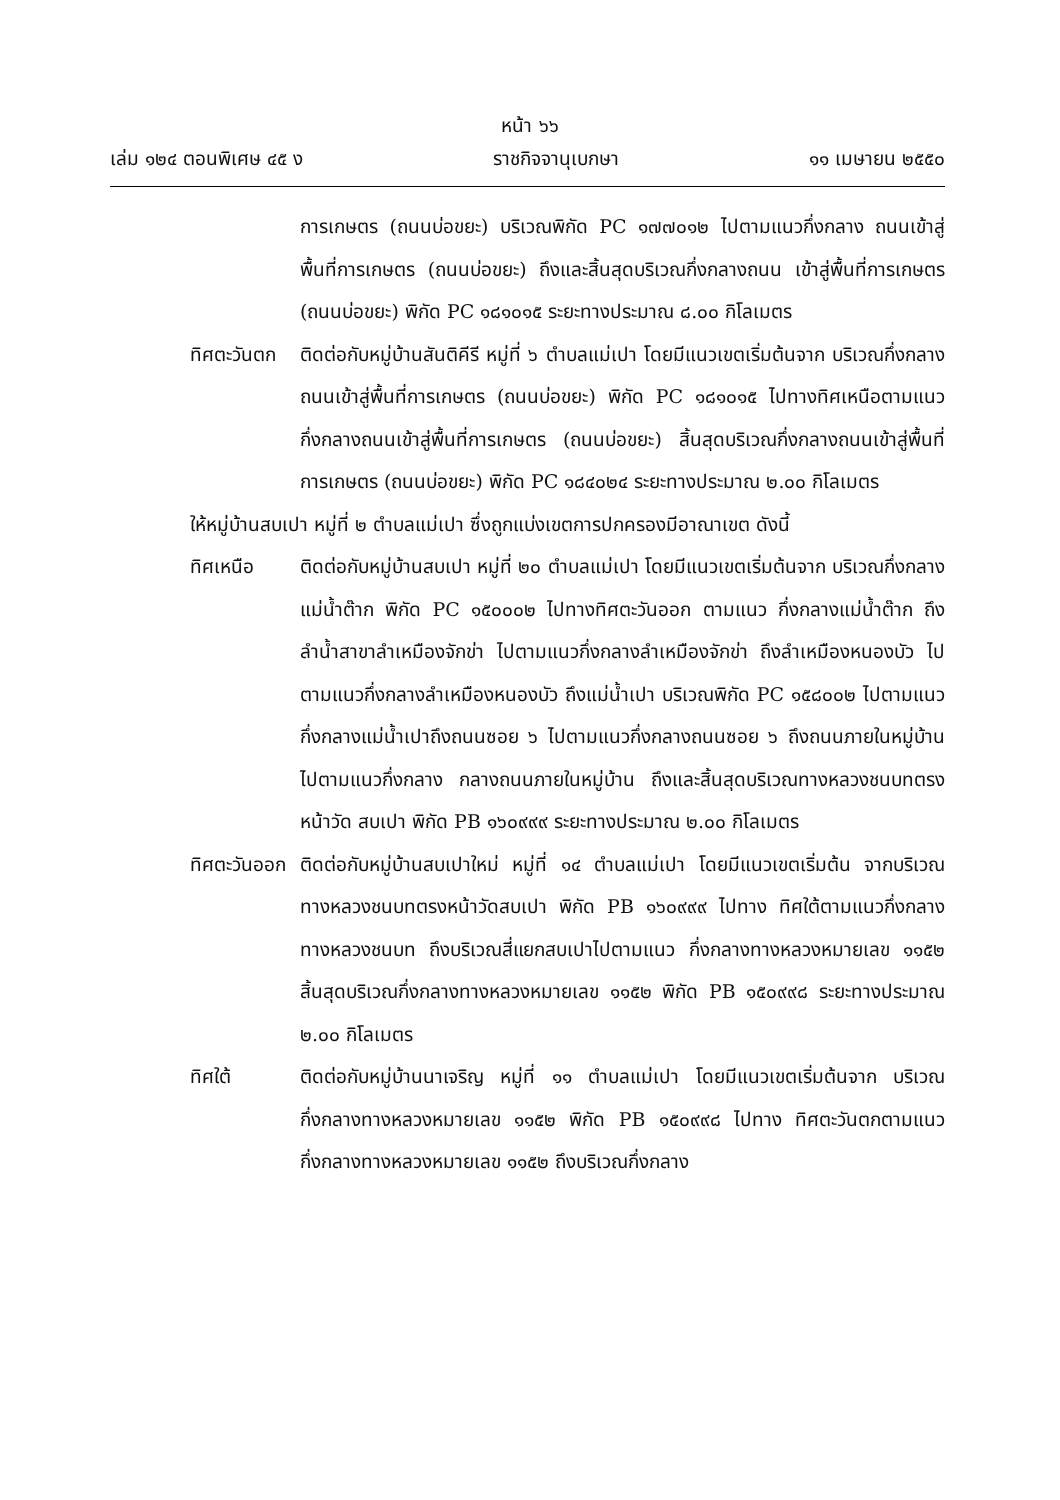หน้า ๖๖
เล่ม ๑๒๔ ตอนพิเศษ ๔๕ ง ราชกิจจานุเบกษา ๑๑ เมษายน ๒๕๕๐
การเกษตร (ถนนบ่อขยะ) บริเวณพิกัด PC ๑๗๗๐๑๒ ไปตามแนวกึ่งกลาง ถนนเข้าสู่พื้นที่การเกษตร (ถนนบ่อขยะ) ถึงและสิ้นสุดบริเวณกึ่งกลางถนน เข้าสู่พื้นที่การเกษตร (ถนนบ่อขยะ) พิกัด PC ๑๘๑๐๑๕ ระยะทางประมาณ ๘.๐๐ กิโลเมตร
ทิศตะวันตก ติดต่อกับหมู่บ้านสันติคีรี หมู่ที่ ๖ ตำบลแม่เปา โดยมีแนวเขตเริ่มต้นจาก บริเวณกึ่งกลางถนนเข้าสู่พื้นที่การเกษตร (ถนนบ่อขยะ) พิกัด PC ๑๘๑๐๑๕ ไปทางทิศเหนือตามแนวกึ่งกลางถนนเข้าสู่พื้นที่การเกษตร (ถนนบ่อขยะ) สิ้นสุดบริเวณกึ่งกลางถนนเข้าสู่พื้นที่การเกษตร (ถนนบ่อขยะ) พิกัด PC ๑๘๔๐๒๔ ระยะทางประมาณ ๒.๐๐ กิโลเมตร
ให้หมู่บ้านสบเปา หมู่ที่ ๒ ตำบลแม่เปา ซึ่งถูกแบ่งเขตการปกครองมีอาณาเขต ดังนี้
ทิศเหนือ ติดต่อกับหมู่บ้านสบเปา หมู่ที่ ๒๐ ตำบลแม่เปา โดยมีแนวเขตเริ่มต้นจาก บริเวณกึ่งกลางแม่น้ำต๊าก พิกัด PC ๑๕๐๐๐๒ ไปทางทิศตะวันออก ตามแนว กึ่งกลางแม่น้ำต๊าก ถึงลำน้ำสาขาลำเหมืองจักข่า ไปตามแนวกึ่งกลางลำเหมืองจักข่า ถึงลำเหมืองหนองบัว ไปตามแนวกึ่งกลางลำเหมืองหนองบัว ถึงแม่น้ำเปา บริเวณพิกัด PC ๑๕๘๐๐๒ ไปตามแนวกึ่งกลางแม่น้ำเปาถึงถนนซอย ๖ ไปตามแนวกึ่งกลางถนนซอย ๖ ถึงถนนภายในหมู่บ้าน ไปตามแนวกึ่งกลาง กลางถนนภายในหมู่บ้าน ถึงและสิ้นสุดบริเวณทางหลวงชนบทตรงหน้าวัด สบเปา พิกัด PB ๑๖๐๙๙๙ ระยะทางประมาณ ๒.๐๐ กิโลเมตร
ทิศตะวันออก ติดต่อกับหมู่บ้านสบเปาใหม่ หมู่ที่ ๑๔ ตำบลแม่เปา โดยมีแนวเขตเริ่มต้น จากบริเวณทางหลวงชนบทตรงหน้าวัดสบเปา พิกัด PB ๑๖๐๙๙๙ ไปทาง ทิศใต้ตามแนวกึ่งกลางทางหลวงชนบท ถึงบริเวณสี่แยกสบเปาไปตามแนว กึ่งกลางทางหลวงหมายเลข ๑๑๕๒ สิ้นสุดบริเวณกึ่งกลางทางหลวงหมายเลข ๑๑๕๒ พิกัด PB ๑๕๐๙๙๘ ระยะทางประมาณ ๒.๐๐ กิโลเมตร
ทิศใต้ ติดต่อกับหมู่บ้านนาเจริญ หมู่ที่ ๑๑ ตำบลแม่เปา โดยมีแนวเขตเริ่มต้นจาก บริเวณกึ่งกลางทางหลวงหมายเลข ๑๑๕๒ พิกัด PB ๑๕๐๙๙๘ ไปทาง ทิศตะวันตกตามแนวกึ่งกลางทางหลวงหมายเลข ๑๑๕๒ ถึงบริเวณกึ่งกลาง